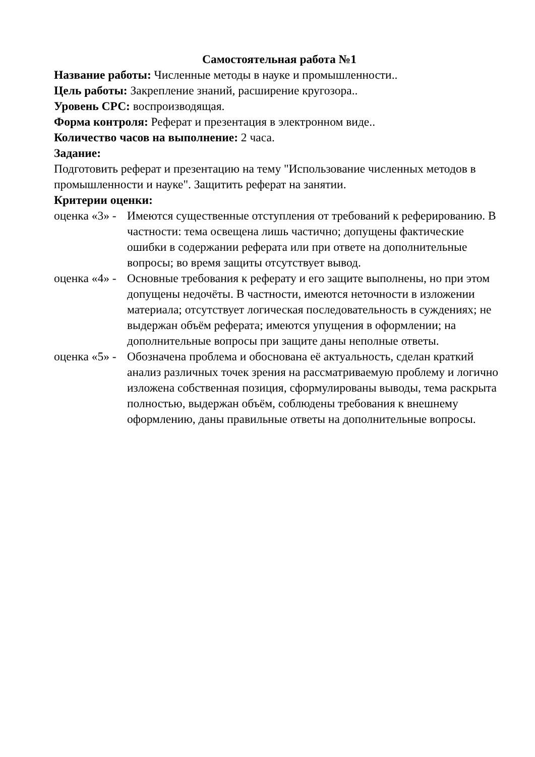Самостоятельная работа №1
Название работы: Численные методы в науке и промышленности..
Цель работы: Закрепление знаний, расширение кругозора..
Уровень СРС: воспроизводящая.
Форма контроля: Реферат и презентация в электронном виде..
Количество часов на выполнение: 2 часа.
Задание:
Подготовить реферат и презентацию на тему "Использование численных методов в промышленности и науке". Защитить реферат на занятии.
Критерии оценки:
оценка «3» -
Имеются существенные отступления от требований к реферированию. В частности: тема освещена лишь частично; допущены фактические ошибки в содержании реферата или при ответе на дополнительные вопросы; во время защиты отсутствует вывод.
оценка «4» -
Основные требования к реферату и его защите выполнены, но при этом допущены недочёты. В частности, имеются неточности в изложении материала; отсутствует логическая последовательность в суждениях; не выдержан объём реферата; имеются упущения в оформлении; на дополнительные вопросы при защите даны неполные ответы.
оценка «5» -
Обозначена проблема и обоснована её актуальность, сделан краткий анализ различных точек зрения на рассматриваемую проблему и логично изложена собственная позиция, сформулированы выводы, тема раскрыта полностью, выдержан объём, соблюдены требования к внешнему оформлению, даны правильные ответы на дополнительные вопросы.